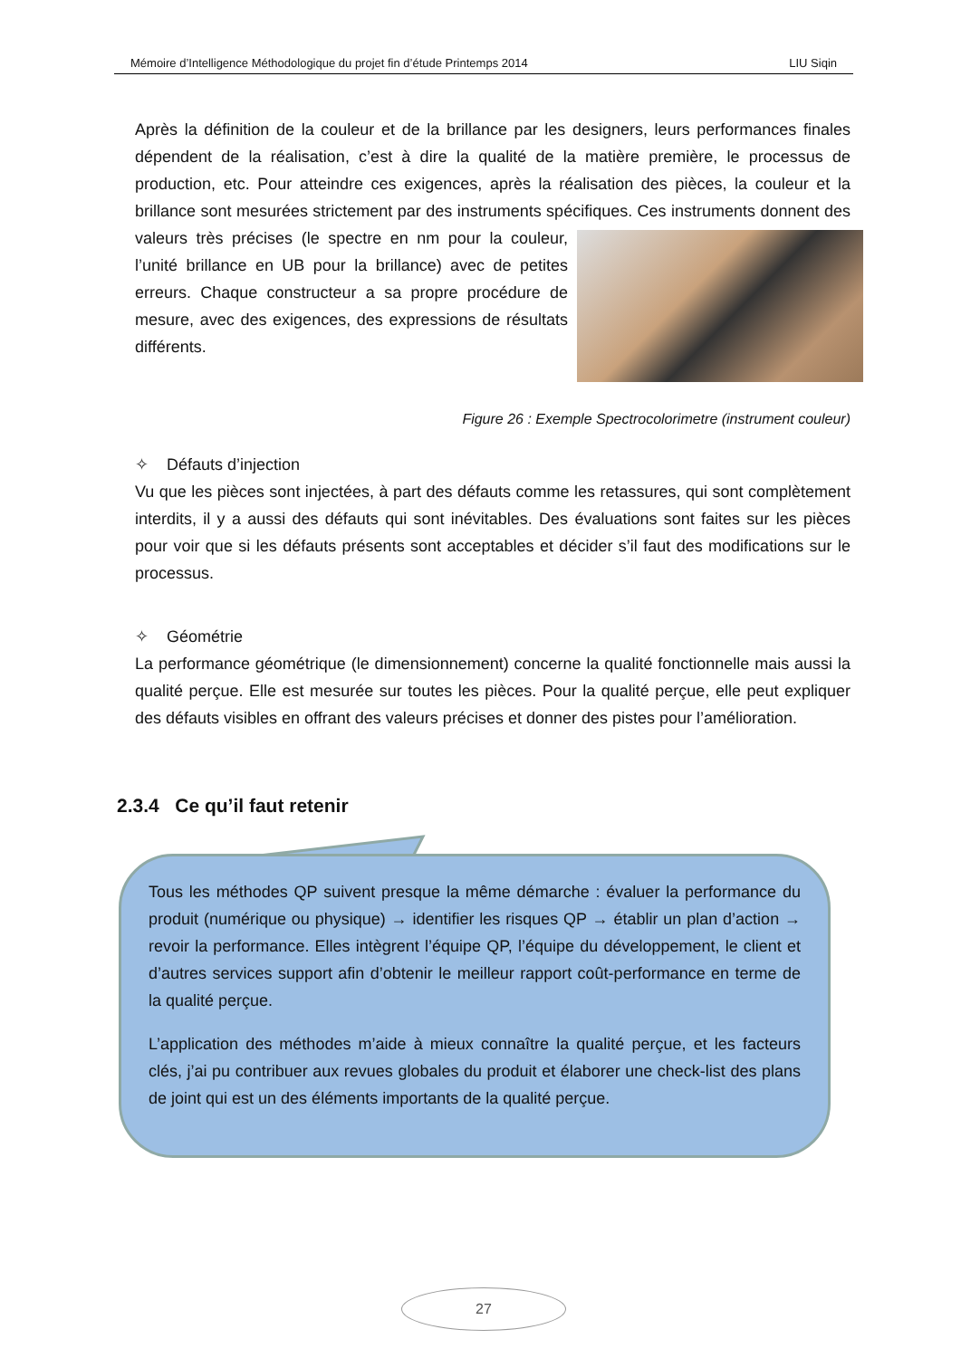Mémoire d’Intelligence Méthodologique du projet fin d’étude Printemps 2014 LIU Siqin
Après la définition de la couleur et de la brillance par les designers, leurs performances finales dépendent de la réalisation, c’est à dire la qualité de la matière première, le processus de production, etc. Pour atteindre ces exigences, après la réalisation des pièces, la couleur et la brillance sont mesurées strictement par des instruments spécifiques. Ces instruments donnent des valeurs très précises (le spectre en nm pour la couleur, l’unité brillance en UB pour la brillance) avec de petites erreurs. Chaque constructeur a sa propre procédure de mesure, avec des exigences, des expressions de résultats différents.
Figure 26 : Exemple Spectrocolorimetre (instrument couleur)
✧ Défauts d’injection
Vu que les pièces sont injectées, à part des défauts comme les retassures, qui sont complètement interdits, il y a aussi des défauts qui sont inévitables. Des évaluations sont faites sur les pièces pour voir que si les défauts présents sont acceptables et décider s’il faut des modifications sur le processus.
✧ Géométrie
La performance géométrique (le dimensionnement) concerne la qualité fonctionnelle mais aussi la qualité perçue. Elle est mesurée sur toutes les pièces. Pour la qualité perçue, elle peut expliquer des défauts visibles en offrant des valeurs précises et donner des pistes pour l’amélioration.
2.3.4 Ce qu’il faut retenir
Tous les méthodes QP suivent presque la même démarche : évaluer la performance du produit (numérique ou physique) → identifier les risques QP → établir un plan d’action → revoir la performance. Elles intègrent l’équipe QP, l’équipe du développement, le client et d’autres services support afin d’obtenir le meilleur rapport coût-performance en terme de la qualité perçue.
L’application des méthodes m’aide à mieux connaître la qualité perçue, et les facteurs clés, j’ai pu contribuer aux revues globales du produit et élaborer une check-list des plans de joint qui est un des éléments importants de la qualité perçue.
27